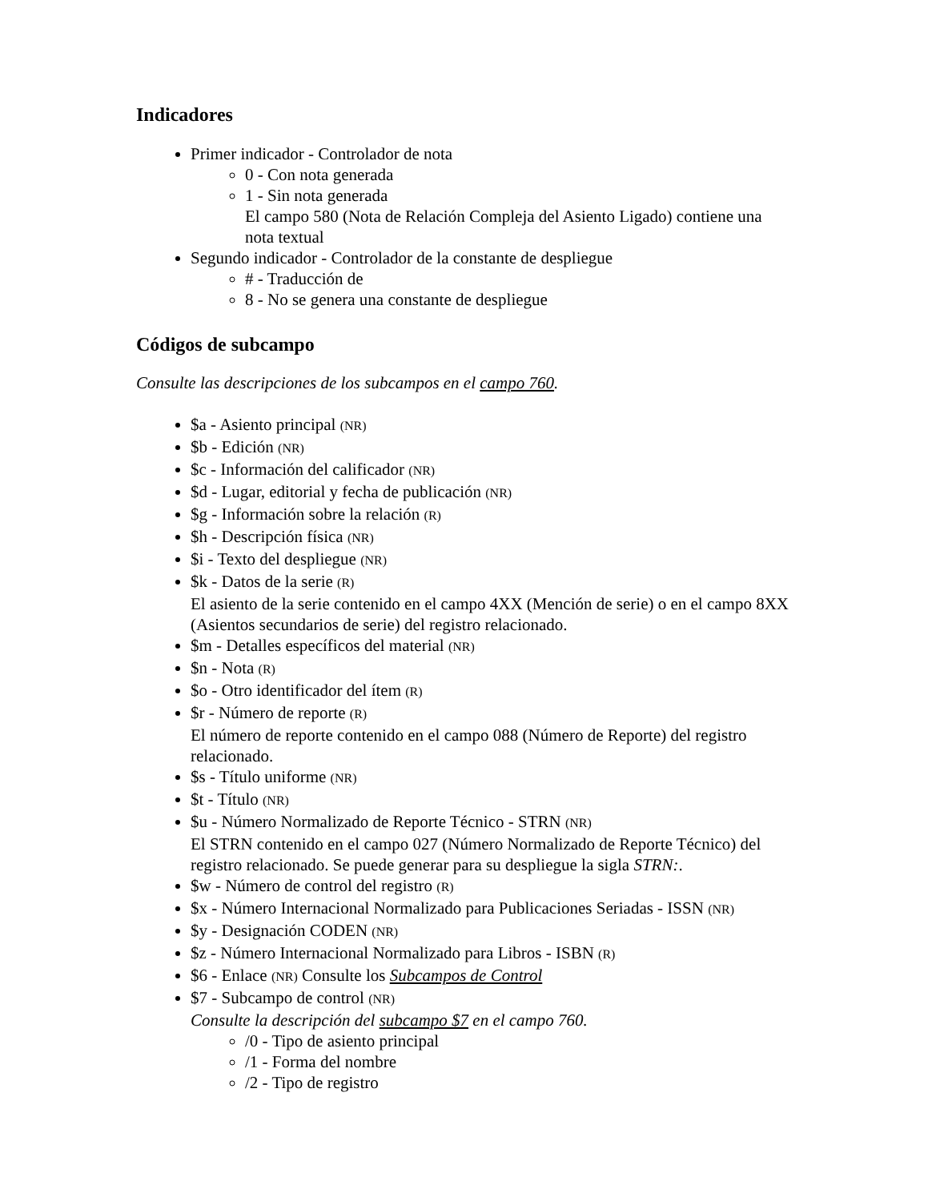Indicadores
Primer indicador - Controlador de nota
0 - Con nota generada
1 - Sin nota generada
El campo 580 (Nota de Relación Compleja del Asiento Ligado) contiene una nota textual
Segundo indicador - Controlador de la constante de despliegue
# - Traducción de
8 - No se genera una constante de despliegue
Códigos de subcampo
Consulte las descripciones de los subcampos en el campo 760.
$a - Asiento principal (NR)
$b - Edición (NR)
$c - Información del calificador (NR)
$d - Lugar, editorial y fecha de publicación (NR)
$g - Información sobre la relación (R)
$h - Descripción física (NR)
$i - Texto del despliegue (NR)
$k - Datos de la serie (R)
El asiento de la serie contenido en el campo 4XX (Mención de serie) o en el campo 8XX (Asientos secundarios de serie) del registro relacionado.
$m - Detalles específicos del material (NR)
$n - Nota (R)
$o - Otro identificador del ítem (R)
$r - Número de reporte (R)
El número de reporte contenido en el campo 088 (Número de Reporte) del registro relacionado.
$s - Título uniforme (NR)
$t - Título (NR)
$u - Número Normalizado de Reporte Técnico - STRN (NR)
El STRN contenido en el campo 027 (Número Normalizado de Reporte Técnico) del registro relacionado. Se puede generar para su despliegue la sigla STRN:.
$w - Número de control del registro (R)
$x - Número Internacional Normalizado para Publicaciones Seriadas - ISSN (NR)
$y - Designación CODEN (NR)
$z - Número Internacional Normalizado para Libros - ISBN (R)
$6 - Enlace (NR) Consulte los Subcampos de Control
$7 - Subcampo de control (NR)
Consulte la descripción del subcampo $7 en el campo 760.
/0 - Tipo de asiento principal
/1 - Forma del nombre
/2 - Tipo de registro